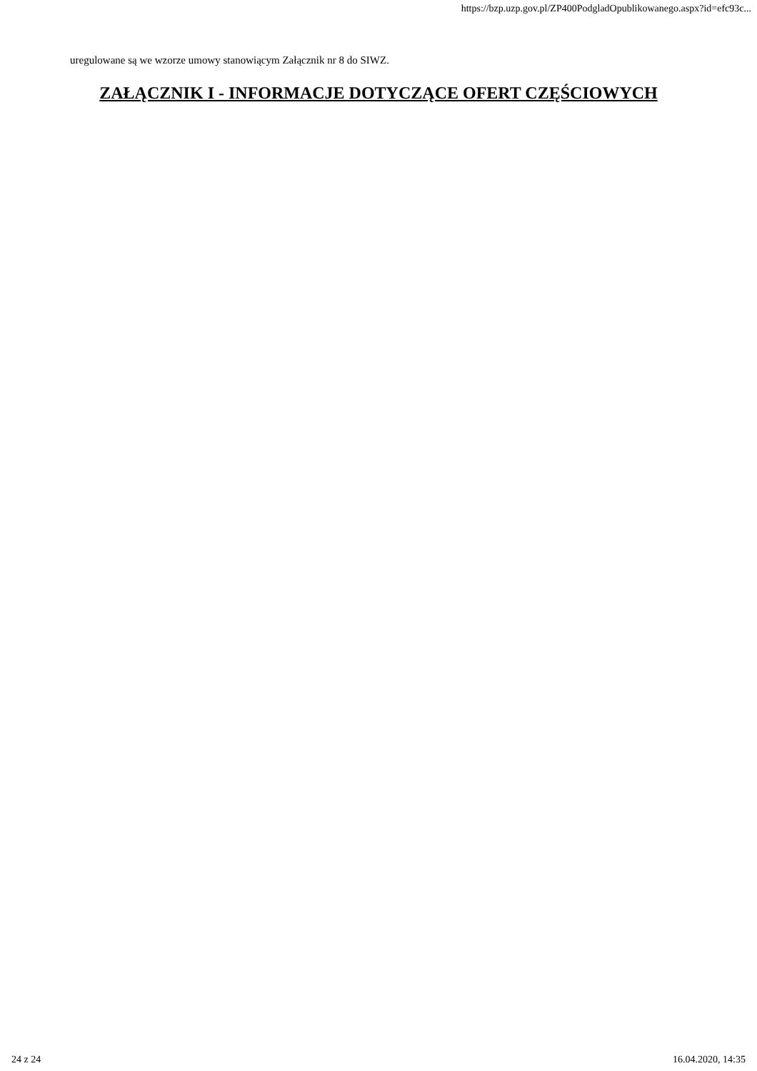https://bzp.uzp.gov.pl/ZP400PodgladOpublikowanego.aspx?id=efc93c...
uregulowane są we wzorze umowy stanowiącym Załącznik nr 8 do SIWZ.
ZAŁĄCZNIK I - INFORMACJE DOTYCZĄCE OFERT CZĘŚCIOWYCH
24 z 24 16.04.2020, 14:35